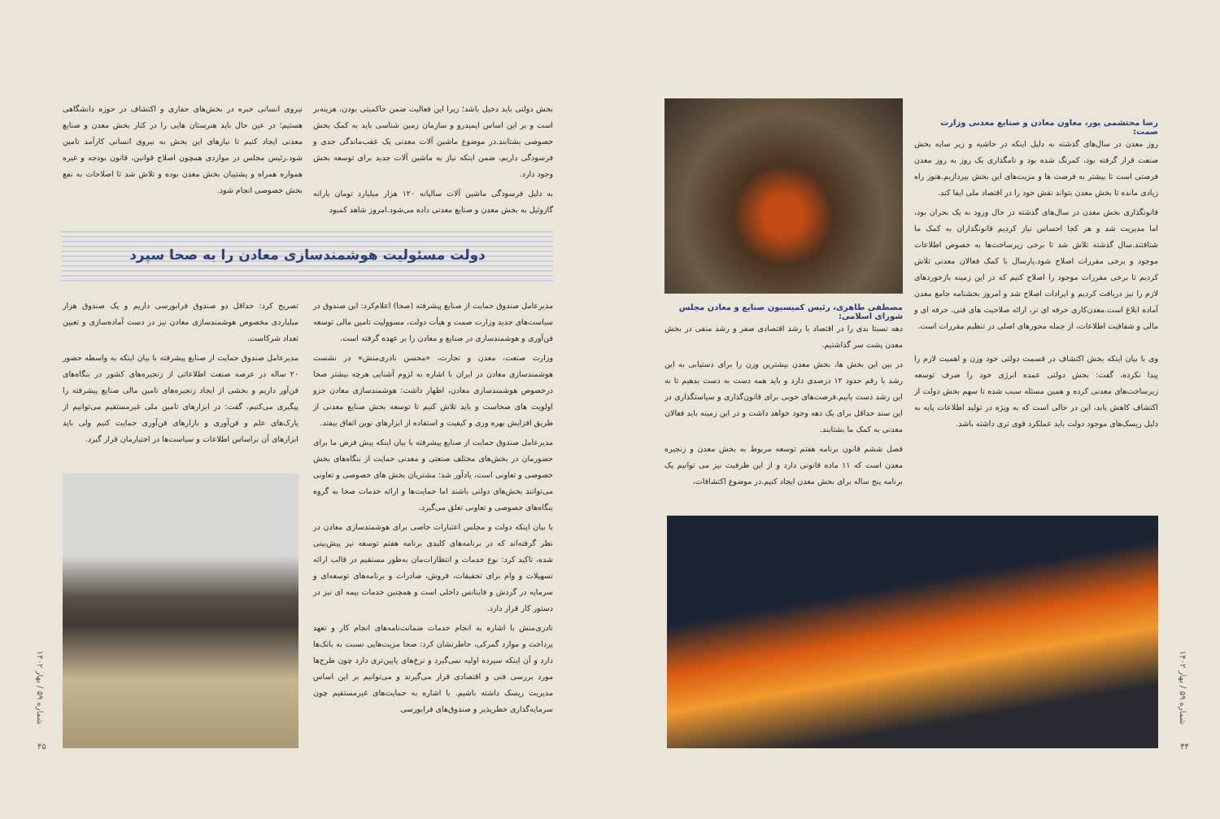رضا محتشمی پور، معاون معادن و صنایع معدنی وزارت صمت:
روز معدن در سال‌های گذشته به دلیل اینکه در حاشیه و زیر سایه بخش صنعت قرار گرفته بود، کمرنگ شده بود و نامگذاری یک روز به روز معدن فرصتی است تا بیشتر به فرصت ها و مزیت‌های این بخش بپردازیم.هنوز راه زیادی مانده تا بخش معدن بتواند نقش خود را در اقتصاد ملی ایفا کند.
قانونگذاری بخش معدن در سال‌های گذشته در حال ورود به یک بحران بود، اما مدیریت شد و هر کجا احساس نیاز کردیم قانونگذاران به کمک ما شتافتند.سال گذشته تلاش شد تا برخی زیرساخت‌ها به خصوص اطلاعات موجود و برخی مقررات اصلاح شود.پارسال با کمک فعالان معدنی تلاش کردیم تا برخی مقررات موجود را اصلاح کنیم که در این زمینه بازخوردهای لازم را نیز دریافت کردیم و ایرادات اصلاح شد و امروز بخشنامه جامع معدن آماده ابلاغ است.معدن‌کاری حرفه ای تر، ارائه صلاحیت های فنی، حرفه ای و مالی و شفافیت اطلاعات، از جمله محورهای اصلی در تنظیم مقررات است.
وی با بیان اینکه بخش اکتشاف در قسمت دولتی خود وزن و اهمیت لازم را پیدا نکرده، گفت: بخش دولتی عمده انرژی خود را صرف توسعه زیرساخت‌های معدنی کرده و همین مسئله سبب شده تا سهم بخش دولت از اکتشاف کاهش یابد، این در حالی است که به ویژه در تولید اطلاعات پایه به دلیل ریسک‌های موجود دولت باید عملکرد قوی تری داشته باشد.
مصطفی طاهری، رئیس کمیسیون صنایع و معادن مجلس شورای اسلامی:
دهه نسبتا بدی را در اقتصاد با رشد اقتصادی صفر و رشد منفی در بخش معدن پشت سر گذاشتیم.
در بین این بخش ها، بخش معدن بیشترین وزن را برای دستیابی به این رشد با رقم حدود ۱۲ درصدی دارد و باید همه دست به دست بدهیم تا به این رشد دست یابیم.فرصت‌های خوبی برای قانون‌گذاری و سیاستگذاری در این سند حداقل برای یک دهه وجود خواهد داشت و در این زمینه باید فعالان معدنی به کمک ما بشتابند.
فصل ششم قانون برنامه هفتم توسعه مربوط به بخش معدن و زنجیره معدن است که ۱۱ ماده قانونی دارد و از این ظرفیت نیز می توانیم یک برنامه پنج ساله برای بخش معدن ایجاد کنیم.در موضوع اکتشافات،
شماره ۵۹ / بهار ۱۴۰۲
۴۴
بخش دولتی باید دخیل باشد؛ زیرا این فعالیت ضمن حاکمیتی بودن، هزینه‌بر است و بر این اساس ایمیدرو و سازمان زمین شناسی باید به کمک بخش خصوصی بشتابند.در موضوع ماشین آلات معدنی یک عقب‌ماندگی جدی و فرسودگی داریم، ضمن اینکه نیاز به ماشین آلات جدید برای توسعه بخش وجود دارد.
به دلیل فرسودگی ماشین آلات سالیانه ۱۲۰ هزار میلیارد تومان یارانه گازوئیل به بخش معدن و صنایع معدنی داده می‌شود.امروز شاهد کمبود
نیروی انسانی خبره در بخش‌های حفاری و اکتشاف در حوزه دانشگاهی هستیم؛ در عین حال باید هنرستان هایی را در کنار بخش معدن و صنایع معدنی ایجاد کنیم تا نیازهای این بخش به نیروی انسانی کارآمد تامین شود.رئیس مجلس در مواردی همچون اصلاح قوانین، قانون بودجه و غیره همواره همراه و پشتیبان بخش معدن بوده و تلاش شد تا اصلاحات به نفع بخش خصوصی انجام شود.
دولت مسئولیت هوشمندسازی معادن را به صحا سپرد
مدیرعامل صندوق حمایت از صنایع پیشرفته (صحا) اعلام‌کرد: این صندوق در سیاست‌های جدید وزارت صمت و هیأت دولت، مسوولیت تامین مالی توسعه فن‌آوری و هوشمندسازی در صنایع و معادن را بر عهده گرفته است.
وزارت صنعت، معدن و تجارت، «محسن نادری‌منش» در نشست هوشمندسازی معادن در ایران با اشاره به لزوم آشنایی هرچه بیشتر صحا درخصوص هوشمندسازی معادن، اظهار داشت: هوشمندسازی معادن جزو اولویت های صحاست و باید تلاش کنیم تا توسعه بخش صنایع معدنی از طریق افزایش بهره وری و کیفیت و استفاده از ابزارهای نوین اتفاق بیفتد.
مدیرعامل صندوق حمایت از صنایع پیشرفته با بیان اینکه پیش فرض ما برای حضورمان در بخش‌های مختلف صنعتی و معدنی حمایت از بنگاه‌های بخش خصوصی و تعاونی است، یادآور شد: مشتریان بخش های خصوصی و تعاونی می‌توانند بخش‌های دولتی باشند اما حمایت‌ها و ارائه خدمات صحا به گروه بنگاه‌های خصوصی و تعاونی تعلق می‌گیرد.
با بیان اینکه دولت و مجلس اعتبارات خاصی برای هوشمندسازی معادن در نظر گرفته‌اند که در برنامه‌های کلیدی برنامه هفتم توسعه نیز پیش‌بینی شده، تاکید کرد: نوع خدمات و انتظارات‌مان به‌طور مستقیم در قالب ارائه تسهیلات و وام برای تحقیقات، فروش، صادرات و برنامه‌های توسعه‌ای و سرمایه در گردش و فاینانس داخلی است و همچنین خدمات بیمه ای نیز در دستور کار قرار دارد.
نادری‌منش با اشاره به انجام خدمات ضمانت‌نامه‌های انجام کار و تعهد پرداخت و موارد گمرکی، خاطرنشان کرد: صحا مزیت‌هایی نسبت به بانک‌ها دارد و آن اینکه سپرده اولیه نمی‌گیرد و نرخ‌های پایین‌تری دارد چون طرح‌ها مورد بررسی فنی و اقتصادی قرار می‌گیرند و می‌توانیم بر این اساس مدیریت ریسک داشته باشیم. با اشاره به حمایت‌های غیرمستقیم چون سرمایه‌گذاری خطرپذیر و صندوق‌های فرابورسی
تصریح کرد: حداقل دو صندوق فرابورسی داریم و یک صندوق هزار میلیاردی مخصوص هوشمندسازی معادن نیز در دست آماده‌سازی و تعیین تعداد شرکاست.
مدیرعامل صندوق حمایت از صنایع پیشرفته با بیان اینکه به واسطه حضور ۲۰ ساله در عرصه صنعت اطلاعاتی از زنجیره‌های کشور در بنگاه‌های فن‌آور داریم و بخشی از ایجاد زنجیره‌های تامین مالی صنایع پیشرفته را پیگیری می‌کنیم، گفت: در ابزارهای تامین ملی غیرمستقیم می‌توانیم از پارک‌های علم و فن‌آوری و بازارهای فن‌آوری حمایت کنیم ولی باید ابزارهای آن براساس اطلاعات و سیاست‌ها در اختیارمان قرار گیرد.
شماره ۵۹ / بهار ۱۴۰۲
۴۵